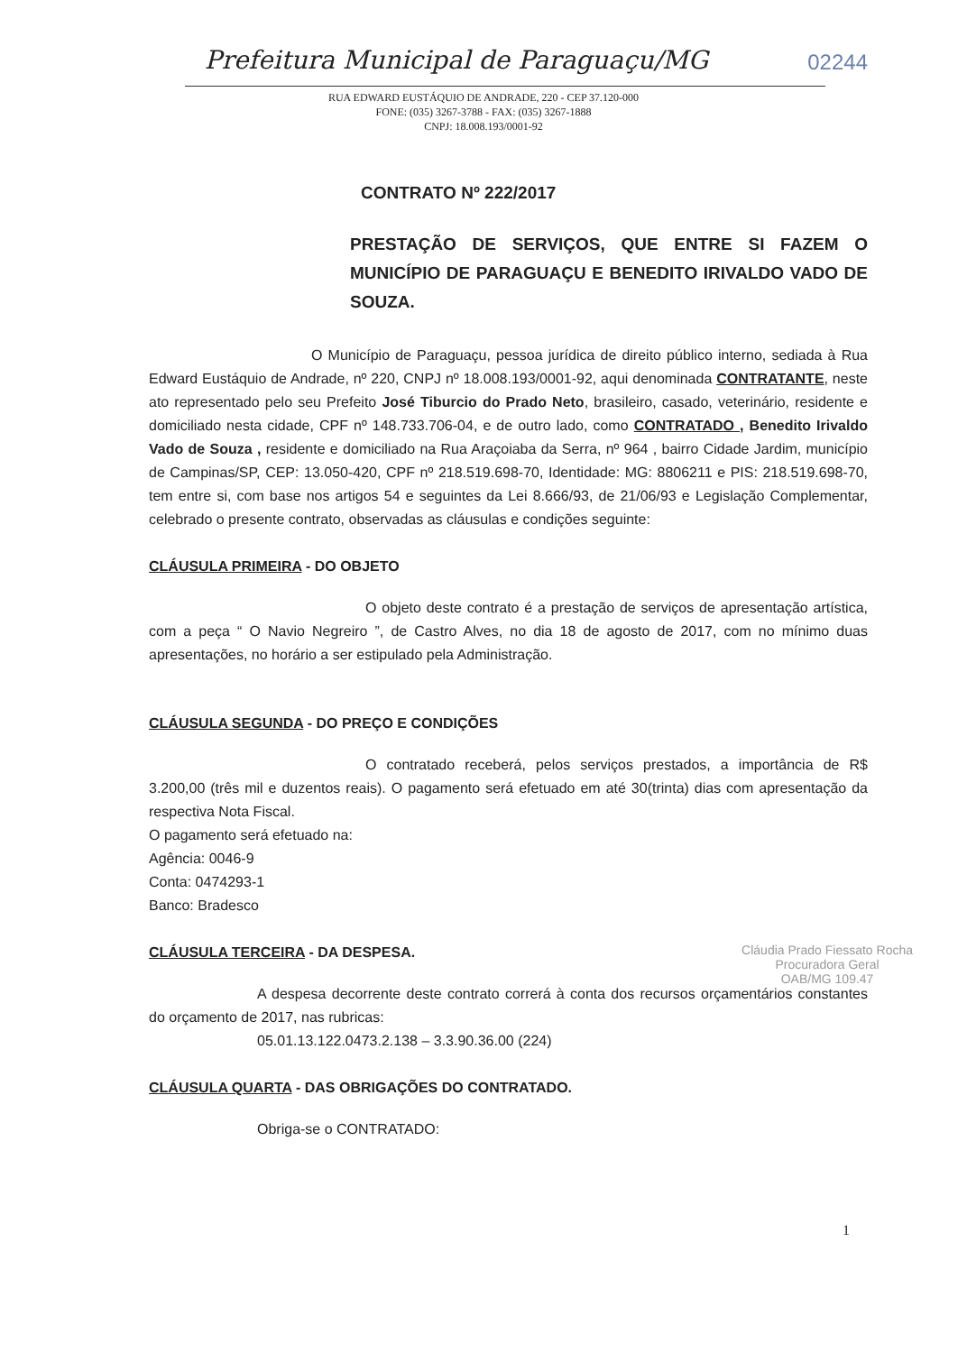Prefeitura Municipal de Paraguaçu/MG
02244
RUA EDWARD EUSTÁQUIO DE ANDRADE, 220 - CEP 37.120-000
FONE: (035) 3267-3788 - FAX: (035) 3267-1888
CNPJ: 18.008.193/0001-92
CONTRATO Nº 222/2017
PRESTAÇÃO DE SERVIÇOS, QUE ENTRE SI FAZEM O MUNICÍPIO DE PARAGUAÇU E BENEDITO IRIVALDO VADO DE SOUZA.
O Município de Paraguaçu, pessoa jurídica de direito público interno, sediada à Rua Edward Eustáquio de Andrade, nº 220, CNPJ nº 18.008.193/0001-92, aqui denominada CONTRATANTE, neste ato representado pelo seu Prefeito José Tiburcio do Prado Neto, brasileiro, casado, veterinário, residente e domiciliado nesta cidade, CPF nº 148.733.706-04, e de outro lado, como CONTRATADO , Benedito Irivaldo Vado de Souza , residente e domiciliado na Rua Araçoiaba da Serra, nº 964 , bairro Cidade Jardim, município de Campinas/SP, CEP: 13.050-420, CPF nº 218.519.698-70, Identidade: MG: 8806211 e PIS: 218.519.698-70, tem entre si, com base nos artigos 54 e seguintes da Lei 8.666/93, de 21/06/93 e Legislação Complementar, celebrado o presente contrato, observadas as cláusulas e condições seguinte:
CLÁUSULA PRIMEIRA - DO OBJETO
O objeto deste contrato é a prestação de serviços de apresentação artística, com a peça “ O Navio Negreiro ”, de Castro Alves, no dia 18 de agosto de 2017, com no mínimo duas apresentações, no horário a ser estipulado pela Administração.
CLÁUSULA SEGUNDA - DO PREÇO E CONDIÇÕES
O contratado receberá, pelos serviços prestados, a importância de R$ 3.200,00 (três mil e duzentos reais). O pagamento será efetuado em até 30(trinta) dias com apresentação da respectiva Nota Fiscal.
O pagamento será efetuado na:
Agência: 0046-9
Conta: 0474293-1
Banco: Bradesco
CLÁUSULA TERCEIRA - DA DESPESA.
A despesa decorrente deste contrato correrá à conta dos recursos orçamentários constantes do orçamento de 2017, nas rubricas:
05.01.13.122.0473.2.138 – 3.3.90.36.00 (224)
CLÁUSULA QUARTA - DAS OBRIGAÇÕES DO CONTRATADO.
Obriga-se o CONTRATADO:
Cláudia Prado Fiessato Rocha
Procuradora Geral
OAB/MG 109.47
1